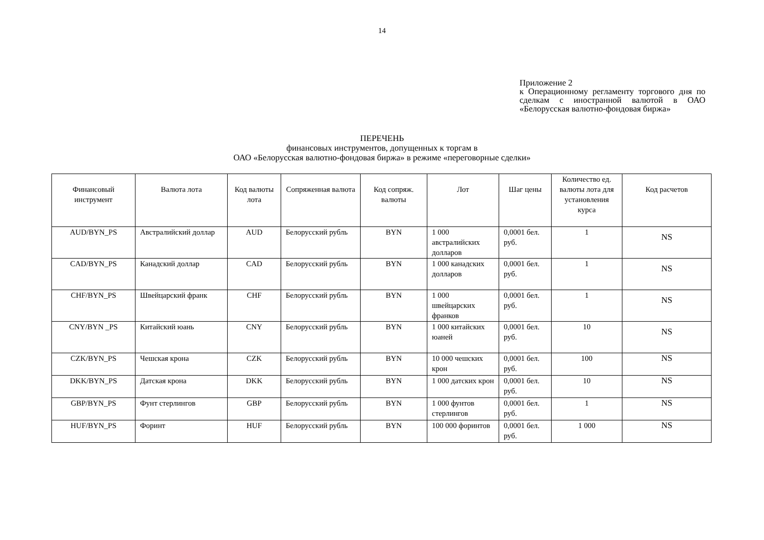14
Приложение 2
к Операционному регламенту торгового дня по сделкам с иностранной валютой в ОАО «Белорусская валютно-фондовая биржа»
ПЕРЕЧЕНЬ
финансовых инструментов, допущенных к торгам в
ОАО «Белорусская валютно-фондовая биржа» в режиме «переговорные сделки»
| Финансовый инструмент | Валюта лота | Код валюты лота | Сопряженная валюта | Код сопряж. валюты | Лот | Шаг цены | Количество ед. валюты лота для установления курса | Код расчетов |
| --- | --- | --- | --- | --- | --- | --- | --- | --- |
| AUD/BYN_PS | Австралийский доллар | AUD | Белорусский рубль | BYN | 1 000 австралийских долларов | 0,0001 бел. руб. | 1 | NS |
| CAD/BYN_PS | Канадский доллар | CAD | Белорусский рубль | BYN | 1 000 канадских долларов | 0,0001 бел. руб. | 1 | NS |
| CHF/BYN_PS | Швейцарский франк | CHF | Белорусский рубль | BYN | 1 000 швейцарских франков | 0,0001 бел. руб. | 1 | NS |
| CNY/BYN _PS | Китайский юань | CNY | Белорусский рубль | BYN | 1 000 китайских юаней | 0,0001 бел. руб. | 10 | NS |
| CZK/BYN_PS | Чешская крона | CZK | Белорусский рубль | BYN | 10 000 чешских крон | 0,0001 бел. руб. | 100 | NS |
| DKK/BYN_PS | Датская крона | DKK | Белорусский рубль | BYN | 1 000 датских крон | 0,0001 бел. руб. | 10 | NS |
| GBP/BYN_PS | Фунт стерлингов | GBP | Белорусский рубль | BYN | 1 000 фунтов стерлингов | 0,0001 бел. руб. | 1 | NS |
| HUF/BYN_PS | Форинт | HUF | Белорусский рубль | BYN | 100 000 форинтов | 0,0001 бел. руб. | 1 000 | NS |